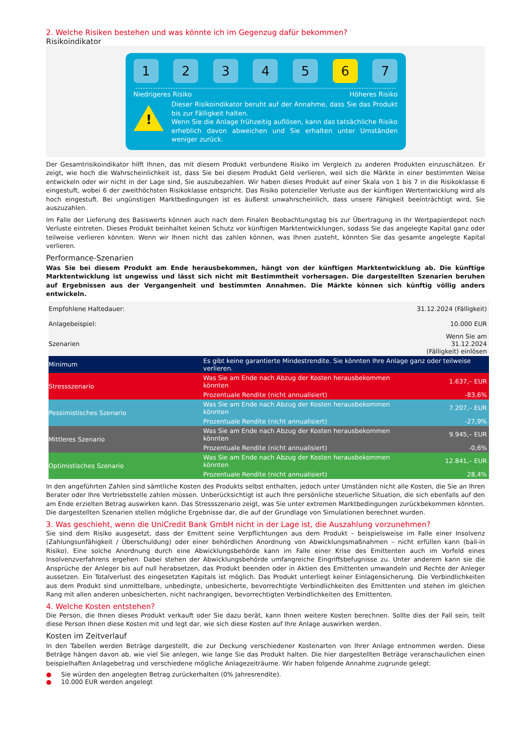2. Welche Risiken bestehen und was könnte ich im Gegenzug dafür bekommen?
Risikoindikator
1 2 3 4 5 6 7
Niedrigeres Risiko Höheres Risiko
!
Dieser Risikoindikator beruht auf der Annahme, dass Sie das Produkt bis zur Fälligkeit halten.
Wenn Sie die Anlage frühzeitig auflösen, kann das tatsächliche Risiko erheblich davon abweichen und Sie erhalten unter Umständen weniger zurück.
Der Gesamtrisikoindikator hilft Ihnen, das mit diesem Produkt verbundene Risiko im Vergleich zu anderen Produkten einzuschätzen. Er zeigt, wie hoch die Wahrscheinlichkeit ist, dass Sie bei diesem Produkt Geld verlieren, weil sich die Märkte in einer bestimmten Weise entwickeln oder wir nicht in der Lage sind, Sie auszubezahlen. Wir haben dieses Produkt auf einer Skala von 1 bis 7 in die Risikoklasse 6 eingestuft, wobei 6 der zweithöchsten Risikoklasse entspricht. Das Risiko potenzieller Verluste aus der künftigen Wertentwicklung wird als hoch eingestuft. Bei ungünstigen Marktbedingungen ist es äußerst unwahrscheinlich, dass unsere Fähigkeit beeinträchtigt wird, Sie auszuzahlen.
Im Falle der Lieferung des Basiswerts können auch nach dem Finalen Beobachtungstag bis zur Übertragung in Ihr Wertpapierdepot noch Verluste eintreten. Dieses Produkt beinhaltet keinen Schutz vor künftigen Marktentwicklungen, sodass Sie das angelegte Kapital ganz oder teilweise verlieren könnten. Wenn wir Ihnen nicht das zahlen können, was Ihnen zusteht, könnten Sie das gesamte angelegte Kapital verlieren.
Performance-Szenarien
Was Sie bei diesem Produkt am Ende herausbekommen, hängt von der künftigen Marktentwicklung ab. Die künftige Marktentwicklung ist ungewiss und lässt sich nicht mit Bestimmtheit vorhersagen. Die dargestellten Szenarien beruhen auf Ergebnissen aus der Vergangenheit und bestimmten Annahmen. Die Märkte können sich künftig völlig anders entwickeln.
| Empfohlene Haltedauer: | | 31.12.2024 (Fälligkeit) |
| Anlagebeispiel: | | 10.000 EUR |
| Szenarien | | Wenn Sie am 31.12.2024 (Fälligkeit) einlösen |
| Minimum | Es gibt keine garantierte Mindestrendite. Sie könnten Ihre Anlage ganz oder teilweise verlieren. | |
| Stressszenario | Was Sie am Ende nach Abzug der Kosten herausbekommen könnten | 1.637,– EUR |
| | Prozentuale Rendite (nicht annualisiert) | -83,6% |
| Pessimistisches Szenario | Was Sie am Ende nach Abzug der Kosten herausbekommen könnten | 7.207,– EUR |
| | Prozentuale Rendite (nicht annualisiert) | -27,9% |
| Mittleres Szenario | Was Sie am Ende nach Abzug der Kosten herausbekommen könnten | 9.945,– EUR |
| | Prozentuale Rendite (nicht annualisiert) | -0,6% |
| Optimistisches Szenario | Was Sie am Ende nach Abzug der Kosten herausbekommen könnten | 12.841,– EUR |
| | Prozentuale Rendite (nicht annualisiert) | 28,4% |
In den angeführten Zahlen sind sämtliche Kosten des Produkts selbst enthalten, jedoch unter Umständen nicht alle Kosten, die Sie an Ihren Berater oder Ihre Vertriebsstelle zahlen müssen. Unberücksichtigt ist auch Ihre persönliche steuerliche Situation, die sich ebenfalls auf den am Ende erzielten Betrag auswirken kann. Das Stressszenario zeigt, was Sie unter extremen Marktbedingungen zurückbekommen könnten. Die dargestellten Szenarien stellen mögliche Ergebnisse dar, die auf der Grundlage von Simulationen berechnet wurden.
3. Was geschieht, wenn die UniCredit Bank GmbH nicht in der Lage ist, die Auszahlung vorzunehmen?
Sie sind dem Risiko ausgesetzt, dass der Emittent seine Verpflichtungen aus dem Produkt – beispielsweise im Falle einer Insolvenz (Zahlungsunfähigkeit / Überschuldung) oder einer behördlichen Anordnung von Abwicklungsmaßnahmen – nicht erfüllen kann (bail-in Risiko). Eine solche Anordnung durch eine Abwicklungsbehörde kann im Falle einer Krise des Emittenten auch im Vorfeld eines Insolvenzverfahrens ergehen. Dabei stehen der Abwicklungsbehörde umfangreiche Eingriffsbefugnisse zu. Unter anderem kann sie die Ansprüche der Anleger bis auf null herabsetzen, das Produkt beenden oder in Aktien des Emittenten umwandeln und Rechte der Anleger aussetzen. Ein Totalverlust des eingesetzten Kapitals ist möglich. Das Produkt unterliegt keiner Einlagensicherung. Die Verbindlichkeiten aus dem Produkt sind unmittelbare, unbedingte, unbesicherte, bevorrechtigte Verbindlichkeiten des Emittenten und stehen im gleichen Rang mit allen anderen unbesicherten, nicht nachrangigen, bevorrechtigten Verbindlichkeiten des Emittenten.
4. Welche Kosten entstehen?
Die Person, die Ihnen dieses Produkt verkauft oder Sie dazu berät, kann Ihnen weitere Kosten berechnen. Sollte dies der Fall sein, teilt diese Person Ihnen diese Kosten mit und legt dar, wie sich diese Kosten auf Ihre Anlage auswirken werden.
Kosten im Zeitverlauf
In den Tabellen werden Beträge dargestellt, die zur Deckung verschiedener Kostenarten von Ihrer Anlage entnommen werden. Diese Beträge hängen davon ab, wie viel Sie anlegen, wie lange Sie das Produkt halten. Die hier dargestellten Beträge veranschaulichen einen beispielhaften Anlagebetrag und verschiedene mögliche Anlagezeiträume. Wir haben folgende Annahme zugrunde gelegt:
● Sie würden den angelegten Betrag zurückerhalten (0% Jahresrendite).
● 10.000 EUR werden angelegt